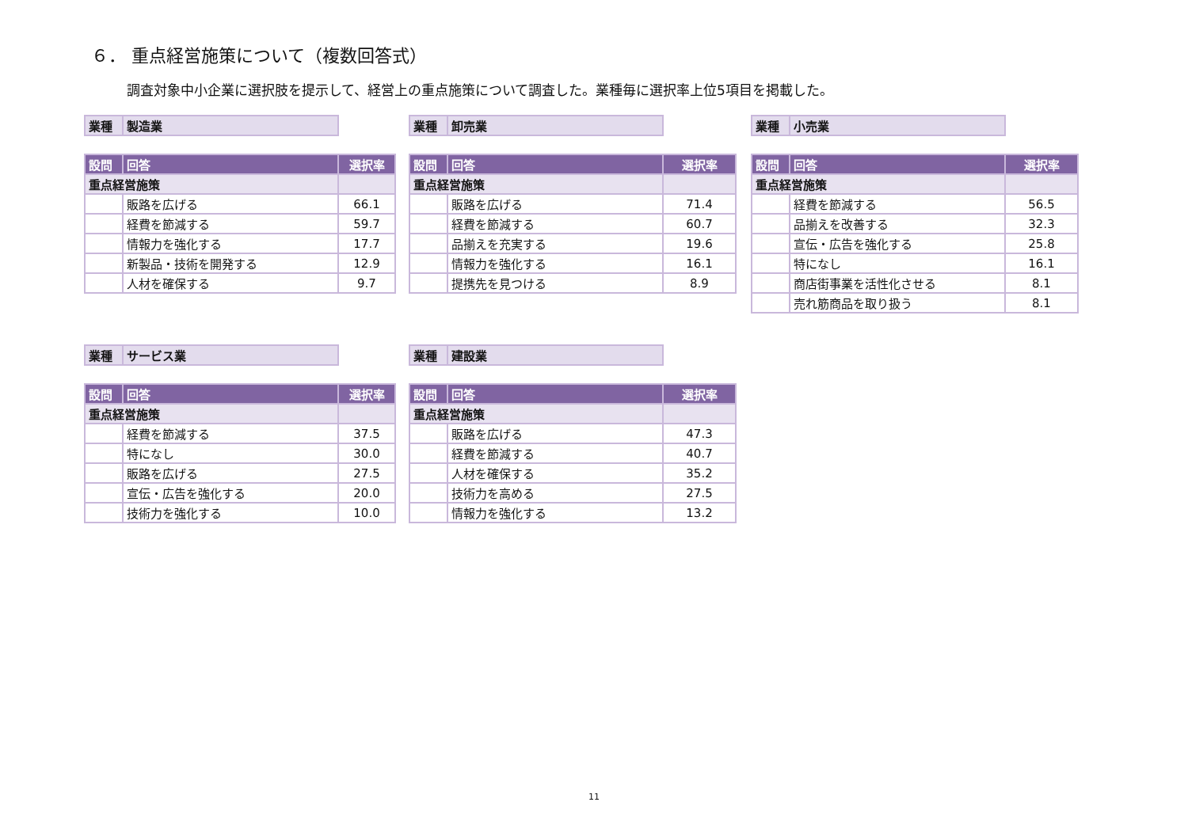６． 重点経営施策について（複数回答式）
調査対象中小企業に選択肢を提示して、経営上の重点施策について調査した。業種毎に選択率上位5項目を掲載した。
| 業種 | 製造業 |
| 設問 | 回答 | 選択率 |
| --- | --- | --- |
| 重点経営施策 | | |
| | 販路を広げる | 66.1 |
| | 経費を節減する | 59.7 |
| | 情報力を強化する | 17.7 |
| | 新製品・技術を開発する | 12.9 |
| | 人材を確保する | 9.7 |
| 業種 | 卸売業 |
| 設問 | 回答 | 選択率 |
| --- | --- | --- |
| 重点経営施策 | | |
| | 販路を広げる | 71.4 |
| | 経費を節減する | 60.7 |
| | 品揃えを充実する | 19.6 |
| | 情報力を強化する | 16.1 |
| | 提携先を見つける | 8.9 |
| 業種 | 小売業 |
| 設問 | 回答 | 選択率 |
| --- | --- | --- |
| 重点経営施策 | | |
| | 経費を節減する | 56.5 |
| | 品揃えを改善する | 32.3 |
| | 宣伝・広告を強化する | 25.8 |
| | 特になし | 16.1 |
| | 商店街事業を活性化させる | 8.1 |
| | 売れ筋商品を取り扱う | 8.1 |
| 業種 | サービス業 |
| 設問 | 回答 | 選択率 |
| --- | --- | --- |
| 重点経営施策 | | |
| | 経費を節減する | 37.5 |
| | 特になし | 30.0 |
| | 販路を広げる | 27.5 |
| | 宣伝・広告を強化する | 20.0 |
| | 技術力を強化する | 10.0 |
| 業種 | 建設業 |
| 設問 | 回答 | 選択率 |
| --- | --- | --- |
| 重点経営施策 | | |
| | 販路を広げる | 47.3 |
| | 経費を節減する | 40.7 |
| | 人材を確保する | 35.2 |
| | 技術力を高める | 27.5 |
| | 情報力を強化する | 13.2 |
11